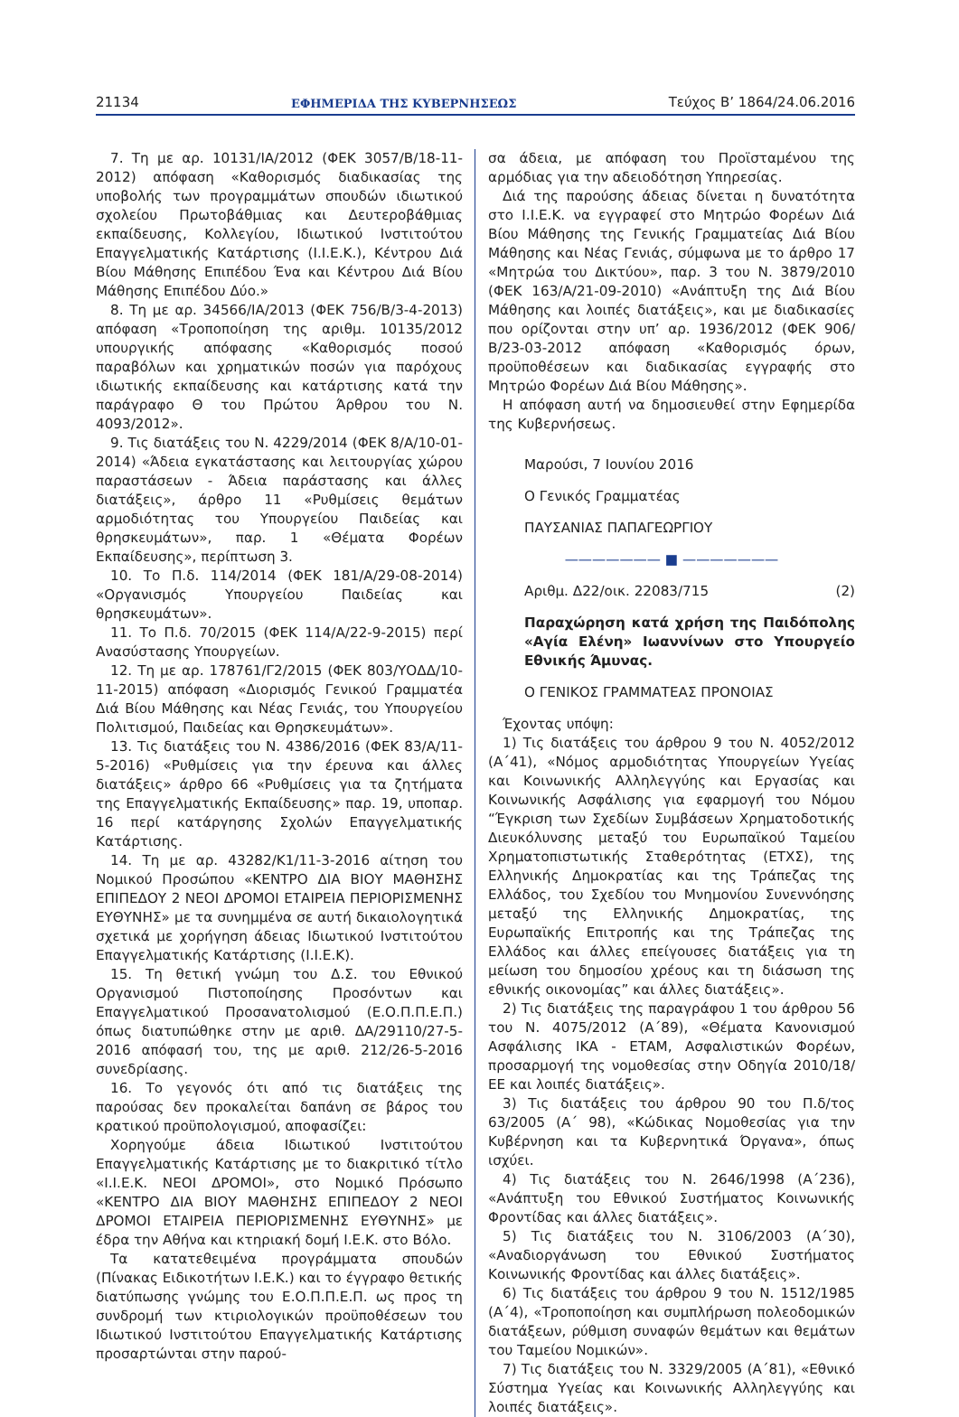21134 ΕΦΗΜΕΡΙΔΑ ΤΗΣ ΚΥΒΕΡΝΗΣΕΩΣ Τεύχος Β’ 1864/24.06.2016
7. Τη με αρ. 10131/ΙΑ/2012 (ΦΕΚ 3057/Β/18-11-2012) απόφαση «Καθορισμός διαδικασίας της υποβολής των προγραμμάτων σπουδών ιδιωτικού σχολείου Πρωτοβάθμιας και Δευτεροβάθμιας εκπαίδευσης, Κολλεγίου, Ιδιωτικού Ινστιτούτου Επαγγελματικής Κατάρτισης (Ι.Ι.Ε.Κ.), Κέντρου Διά Βίου Μάθησης Επιπέδου Ένα και Κέντρου Διά Βίου Μάθησης Επιπέδου Δύο.»
8. Τη με αρ. 34566/ΙΑ/2013 (ΦΕΚ 756/Β/3-4-2013) απόφαση «Τροποποίηση της αριθμ. 10135/2012 υπουργικής απόφασης «Καθορισμός ποσού παραβόλων και χρηματικών ποσών για παρόχους ιδιωτικής εκπαίδευσης και κατάρτισης κατά την παράγραφο Θ του Πρώτου Άρθρου του Ν. 4093/2012».
9. Τις διατάξεις του Ν. 4229/2014 (ΦΕΚ 8/Α/10-01-2014) «Άδεια εγκατάστασης και λειτουργίας χώρου παραστάσεων - Άδεια παράστασης και άλλες διατάξεις», άρθρο 11 «Ρυθμίσεις θεμάτων αρμοδιότητας του Υπουργείου Παιδείας και θρησκευμάτων», παρ. 1 «Θέματα Φορέων Εκπαίδευσης», περίπτωση 3.
10. Το Π.δ. 114/2014 (ΦΕΚ 181/Α/29-08-2014) «Οργανισμός Υπουργείου Παιδείας και θρησκευμάτων».
11. Το Π.δ. 70/2015 (ΦΕΚ 114/Α/22-9-2015) περί Ανασύστασης Υπουργείων.
12. Τη με αρ. 178761/Γ2/2015 (ΦΕΚ 803/ΥΟΔΔ/10-11-2015) απόφαση «Διορισμός Γενικού Γραμματέα Διά Βίου Μάθησης και Νέας Γενιάς, του Υπουργείου Πολιτισμού, Παιδείας και Θρησκευμάτων».
13. Τις διατάξεις του Ν. 4386/2016 (ΦΕΚ 83/Α/11-5-2016) «Ρυθμίσεις για την έρευνα και άλλες διατάξεις» άρθρο 66 «Ρυθμίσεις για τα ζητήματα της Επαγγελματικής Εκπαίδευσης» παρ. 19, υποπαρ. 16 περί κατάργησης Σχολών Επαγγελματικής Κατάρτισης.
14. Τη με αρ. 43282/Κ1/11-3-2016 αίτηση του Νομικού Προσώπου «ΚΕΝΤΡΟ ΔΙΑ ΒΙΟΥ ΜΑΘΗΣΗΣ ΕΠΙΠΕΔΟΥ 2 ΝΕΟΙ ΔΡΟΜΟΙ ΕΤΑΙΡΕΙΑ ΠΕΡΙΟΡΙΣΜΕΝΗΣ ΕΥΘΥΝΗΣ» με τα συνημμένα σε αυτή δικαιολογητικά σχετικά με χορήγηση άδειας Ιδιωτικού Ινστιτούτου Επαγγελματικής Κατάρτισης (Ι.Ι.Ε.Κ).
15. Τη θετική γνώμη του Δ.Σ. του Εθνικού Οργανισμού Πιστοποίησης Προσόντων και Επαγγελματικού Προσανατολισμού (Ε.Ο.Π.Π.Ε.Π.) όπως διατυπώθηκε στην με αριθ. ΔΑ/29110/27-5-2016 απόφασή του, της με αριθ. 212/26-5-2016 συνεδρίασης.
16. Το γεγονός ότι από τις διατάξεις της παρούσας δεν προκαλείται δαπάνη σε βάρος του κρατικού προϋπολογισμού, αποφασίζει:
Χορηγούμε άδεια Ιδιωτικού Ινστιτούτου Επαγγελματικής Κατάρτισης με το διακριτικό τίτλο «Ι.Ι.Ε.Κ. ΝΕΟΙ ΔΡΟΜΟΙ», στο Νομικό Πρόσωπο «ΚΕΝΤΡΟ ΔΙΑ ΒΙΟΥ ΜΑΘΗΣΗΣ ΕΠΙΠΕΔΟΥ 2 ΝΕΟΙ ΔΡΟΜΟΙ ΕΤΑΙΡΕΙΑ ΠΕΡΙΟΡΙΣΜΕΝΗΣ ΕΥΘΥΝΗΣ» με έδρα την Αθήνα και κτηριακή δομή Ι.Ε.Κ. στο Βόλο.
Τα κατατεθειμένα προγράμματα σπουδών (Πίνακας Ειδικοτήτων Ι.Ε.Κ.) και το έγγραφο θετικής διατύπωσης γνώμης του Ε.Ο.Π.Π.Ε.Π. ως προς τη συνδρομή των κτιριολογικών προϋποθέσεων του Ιδιωτικού Ινστιτούτου Επαγγελματικής Κατάρτισης προσαρτώνται στην παρού-
σα άδεια, με απόφαση του Προϊσταμένου της αρμόδιας για την αδειοδότηση Υπηρεσίας.
Διά της παρούσης άδειας δίνεται η δυνατότητα στο Ι.Ι.Ε.Κ. να εγγραφεί στο Μητρώο Φορέων Διά Βίου Μάθησης της Γενικής Γραμματείας Διά Βίου Μάθησης και Νέας Γενιάς, σύμφωνα με το άρθρο 17 «Μητρώα του Δικτύου», παρ. 3 του Ν. 3879/2010 (ΦΕΚ 163/Α/21-09-2010) «Ανάπτυξη της Διά Βίου Μάθησης και λοιπές διατάξεις», και με διαδικασίες που ορίζονται στην υπ’ αρ. 1936/2012 (ΦΕΚ 906/Β/23-03-2012 απόφαση «Καθορισμός όρων, προϋποθέσεων και διαδικασίας εγγραφής στο Μητρώο Φορέων Διά Βίου Μάθησης».
Η απόφαση αυτή να δημοσιευθεί στην Εφημερίδα της Κυβερνήσεως.
Μαρούσι, 7 Ιουνίου 2016
Ο Γενικός Γραμματέας
ΠΑΥΣΑΝΙΑΣ ΠΑΠΑΓΕΩΡΓΙΟΥ
——————— ■ ———————
Αριθμ. Δ22/οικ. 22083/715 (2)
Παραχώρηση κατά χρήση της Παιδόπολης «Αγία Ελένη» Ιωαννίνων στο Υπουργείο Εθνικής Άμυνας.
Ο ΓΕΝΙΚΟΣ ΓΡΑΜΜΑΤΕΑΣ ΠΡΟΝΟΙΑΣ
Έχοντας υπόψη:
1) Τις διατάξεις του άρθρου 9 του Ν. 4052/2012 (Α΄41), «Νόμος αρμοδιότητας Υπουργείων Υγείας και Κοινωνικής Αλληλεγγύης και Εργασίας και Κοινωνικής Ασφάλισης για εφαρμογή του Νόμου “Έγκριση των Σχεδίων Συμβάσεων Χρηματοδοτικής Διευκόλυνσης μεταξύ του Ευρωπαϊκού Ταμείου Χρηματοπιστωτικής Σταθερότητας (ΕΤΧΣ), της Ελληνικής Δημοκρατίας και της Τράπεζας της Ελλάδος, του Σχεδίου του Μνημονίου Συνεννόησης μεταξύ της Ελληνικής Δημοκρατίας, της Ευρωπαϊκής Επιτροπής και της Τράπεζας της Ελλάδος και άλλες επείγουσες διατάξεις για τη μείωση του δημοσίου χρέους και τη διάσωση της εθνικής οικονομίας” και άλλες διατάξεις».
2) Τις διατάξεις της παραγράφου 1 του άρθρου 56 του Ν. 4075/2012 (Α΄89), «Θέματα Κανονισμού Ασφάλισης ΙΚΑ - ΕΤΑΜ, Ασφαλιστικών Φορέων, προσαρμογή της νομοθεσίας στην Οδηγία 2010/18/ΕΕ και λοιπές διατάξεις».
3) Τις διατάξεις του άρθρου 90 του Π.δ/τος 63/2005 (Α΄ 98), «Κώδικας Νομοθεσίας για την Κυβέρνηση και τα Κυβερνητικά Όργανα», όπως ισχύει.
4) Τις διατάξεις του Ν. 2646/1998 (Α΄236), «Ανάπτυξη του Εθνικού Συστήματος Κοινωνικής Φροντίδας και άλλες διατάξεις».
5) Τις διατάξεις του Ν. 3106/2003 (Α΄30), «Αναδιοργάνωση του Εθνικού Συστήματος Κοινωνικής Φροντίδας και άλλες διατάξεις».
6) Τις διατάξεις του άρθρου 9 του Ν. 1512/1985 (Α΄4), «Τροποποίηση και συμπλήρωση πολεοδομικών διατάξεων, ρύθμιση συναφών θεμάτων και θεμάτων του Ταμείου Νομικών».
7) Τις διατάξεις του Ν. 3329/2005 (Α΄81), «Εθνικό Σύστημα Υγείας και Κοινωνικής Αλληλεγγύης και λοιπές διατάξεις».